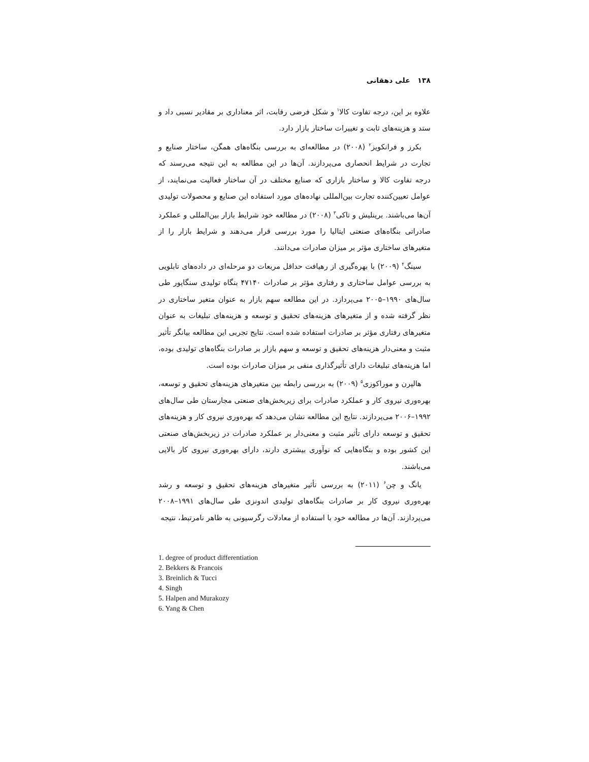۱۳۸ علی دهقانی
علاوه بر این، درجه تفاوت کالا<sup>۱</sup> و شکل فرضی رقابت، اثر معناداری بر مقادیر نسبی داد و ستد و هزینه‌های ثابت و تغییرات ساختار بازار دارد.
بکرز و فرانکویز<sup>۲</sup> (۲۰۰۸) در مطالعه‌ای به بررسی بنگاه‌های همگن، ساختار صنایع و تجارت در شرایط انحصاری می‌پردازند. آن‌ها در این مطالعه به این نتیجه می‌رسند که درجه تفاوت کالا و ساختار بازاری که صنایع مختلف در آن ساختار فعالیت می‌نمایند، از عوامل تعیین‌کننده تجارت بین‌المللی نهاده‌های مورد استفاده این صنایع و محصولات تولیدی آن‌ها می‌باشند. برینلیش و تاکی<sup>۳</sup> (۲۰۰۸) در مطالعه خود شرایط بازار بین‌المللی و عملکرد صادراتی بنگاه‌های صنعتی ایتالیا را مورد بررسی قرار می‌دهند و شرایط بازار را از متغیرهای ساختاری مؤثر بر میزان صادرات می‌دانند.
سینگ<sup>۴</sup> (۲۰۰۹) با بهره‌گیری از رهیافت حداقل مربعات دو مرحله‌ای در داده‌های تابلویی به بررسی عوامل ساختاری و رفتاری مؤثر بر صادرات ۴۷۱۴۰ بنگاه تولیدی سنگاپور طی سال‌های ۱۹۹۰–۲۰۰۵ می‌پردازد. در این مطالعه سهم بازار به عنوان متغیر ساختاری در نظر گرفته شده و از متغیرهای هزینه‌های تحقیق و توسعه و هزینه‌های تبلیغات به عنوان متغیرهای رفتاری مؤثر بر صادرات استفاده شده است. نتایج تجربی این مطالعه بیانگر تأثیر مثبت و معنی‌دار هزینه‌های تحقیق و توسعه و سهم بازار بر صادرات بنگاه‌های تولیدی بوده، اما هزینه‌های تبلیغات دارای تأثیرگذاری منفی بر میزان صادرات بوده است.
هالپرن و موراکوزی<sup>۵</sup> (۲۰۰۹) به بررسی رابطه بین متغیرهای هزینه‌های تحقیق و توسعه، بهره‌وری نیروی کار و عملکرد صادرات برای زیربخش‌های صنعتی مجارستان طی سال‌های ۱۹۹۲–۲۰۰۶ می‌پردازند. نتایج این مطالعه نشان می‌دهد که بهره‌وری نیروی کار و هزینه‌های تحقیق و توسعه دارای تأثیر مثبت و معنی‌دار بر عملکرد صادرات در زیربخش‌های صنعتی این کشور بوده و بنگاه‌هایی که نوآوری بیشتری دارند، دارای بهره‌وری نیروی کار بالایی می‌باشند.
یانگ و چن<sup>۶</sup> (۲۰۱۱) به بررسی تأثیر متغیرهای هزینه‌های تحقیق و توسعه و رشد بهره‌وری نیروی کار بر صادرات بنگاه‌های تولیدی اندونزی طی سال‌های ۱۹۹۱–۲۰۰۸ می‌پردازند. آن‌ها در مطالعه خود با استفاده از معادلات رگرسیونی به ظاهر نامرتبط، نتیجه
1. degree of product differentiation
2. Bekkers & Francois
3. Breinlich & Tucci
4. Singh
5. Halpen and Murakozy
6. Yang & Chen